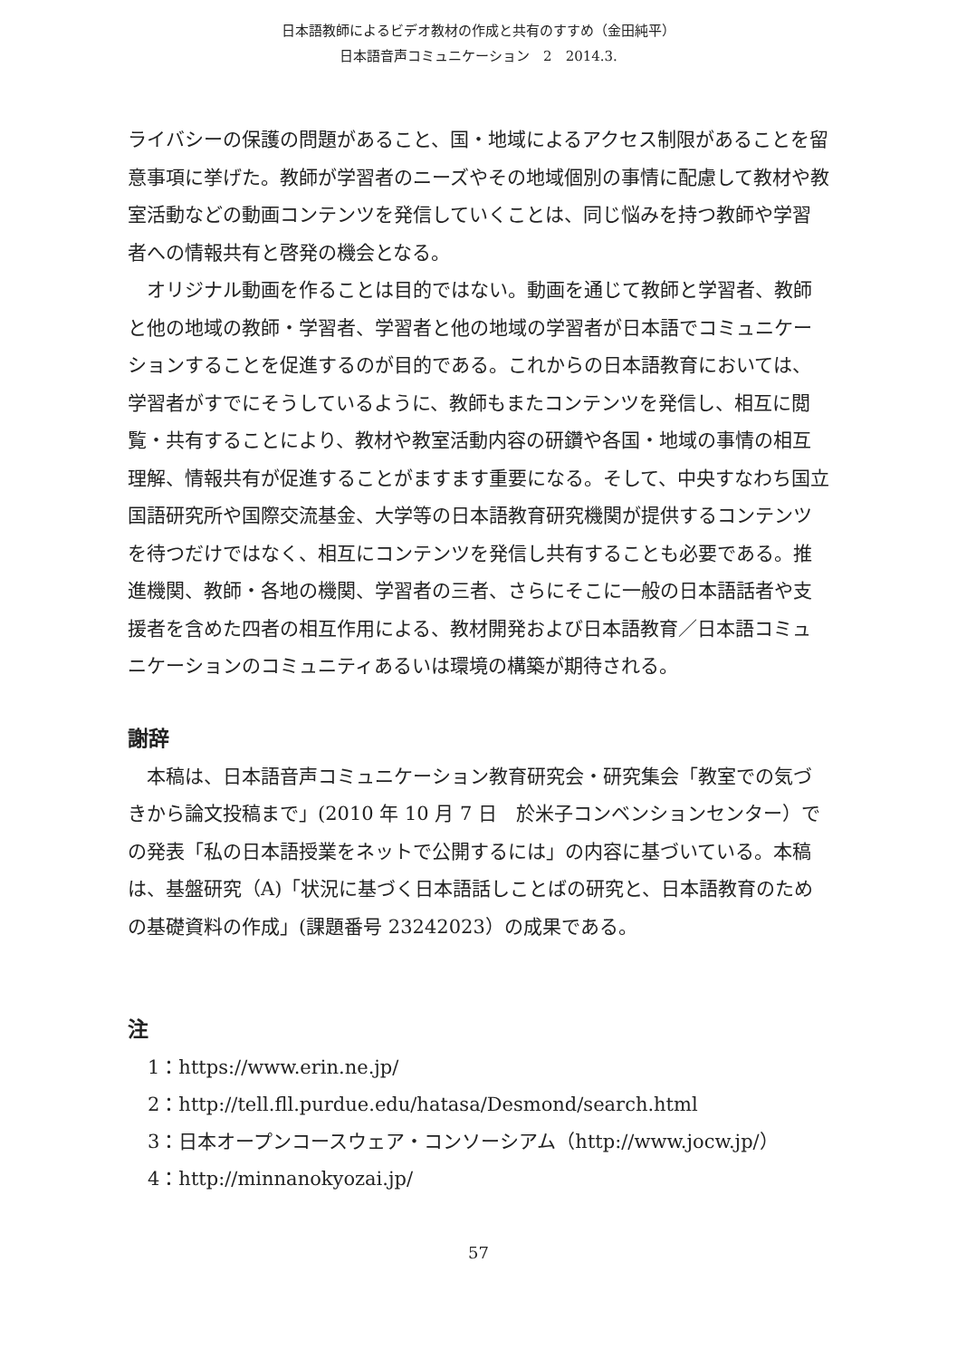日本語教師によるビデオ教材の作成と共有のすすめ（金田純平）
日本語音声コミュニケーション　2　2014.3.
ライバシーの保護の問題があること、国・地域によるアクセス制限があることを留意事項に挙げた。教師が学習者のニーズやその地域個別の事情に配慮して教材や教室活動などの動画コンテンツを発信していくことは、同じ悩みを持つ教師や学習者への情報共有と啓発の機会となる。
オリジナル動画を作ることは目的ではない。動画を通じて教師と学習者、教師と他の地域の教師・学習者、学習者と他の地域の学習者が日本語でコミュニケーションすることを促進するのが目的である。これからの日本語教育においては、学習者がすでにそうしているように、教師もまたコンテンツを発信し、相互に閲覧・共有することにより、教材や教室活動内容の研鑽や各国・地域の事情の相互理解、情報共有が促進することがますます重要になる。そして、中央すなわち国立国語研究所や国際交流基金、大学等の日本語教育研究機関が提供するコンテンツを待つだけではなく、相互にコンテンツを発信し共有することも必要である。推進機関、教師・各地の機関、学習者の三者、さらにそこに一般の日本語話者や支援者を含めた四者の相互作用による、教材開発および日本語教育／日本語コミュニケーションのコミュニティあるいは環境の構築が期待される。
謝辞
本稿は、日本語音声コミュニケーション教育研究会・研究集会「教室での気づきから論文投稿まで」(2010 年 10 月 7 日　於米子コンベンションセンター）での発表「私の日本語授業をネットで公開するには」の内容に基づいている。本稿は、基盤研究（A)「状況に基づく日本語話しことばの研究と、日本語教育のための基礎資料の作成」(課題番号 23242023）の成果である。
注
1：https://www.erin.ne.jp/
2：http://tell.fll.purdue.edu/hatasa/Desmond/search.html
3：日本オープンコースウェア・コンソーシアム（http://www.jocw.jp/）
4：http://minnanokyozai.jp/
57